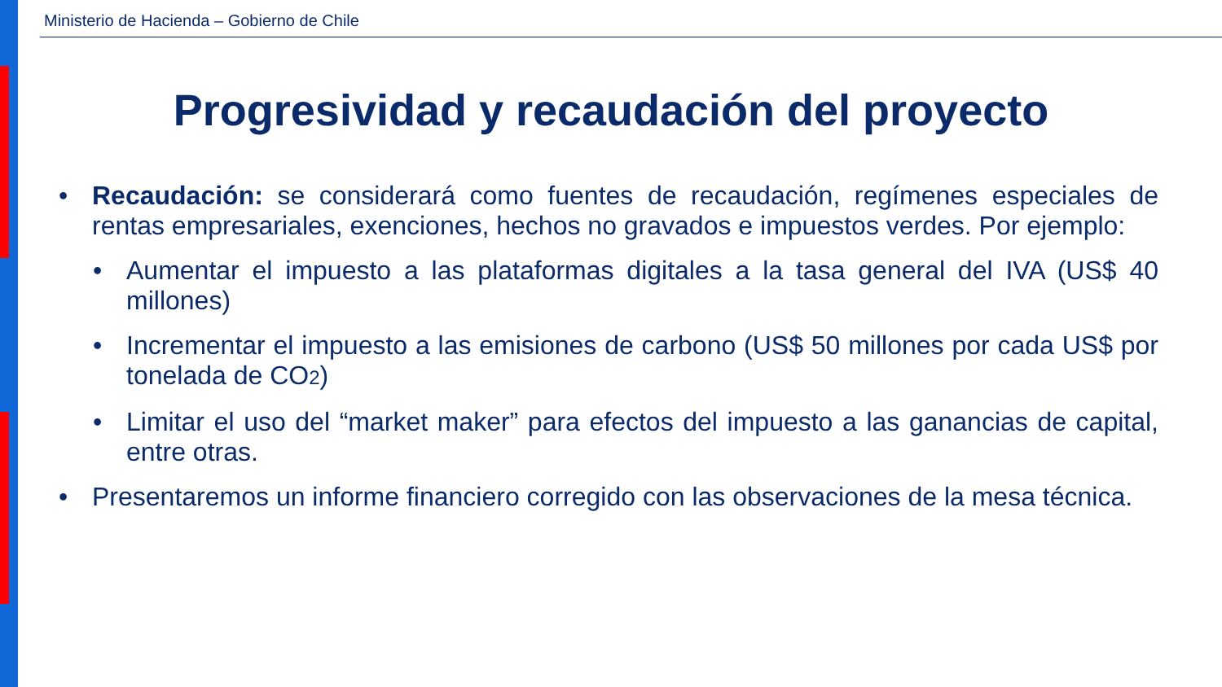Ministerio de Hacienda – Gobierno de Chile
Progresividad y recaudación del proyecto
• Recaudación: se considerará como fuentes de recaudación, regímenes especiales de rentas empresariales, exenciones, hechos no gravados e impuestos verdes. Por ejemplo:
• Aumentar el impuesto a las plataformas digitales a la tasa general del IVA (US$ 40 millones)
• Incrementar el impuesto a las emisiones de carbono (US$ 50 millones por cada US$ por tonelada de CO<sub>2</sub>)
• Limitar el uso del “market maker” para efectos del impuesto a las ganancias de capital, entre otras.
• Presentaremos un informe financiero corregido con las observaciones de la mesa técnica.